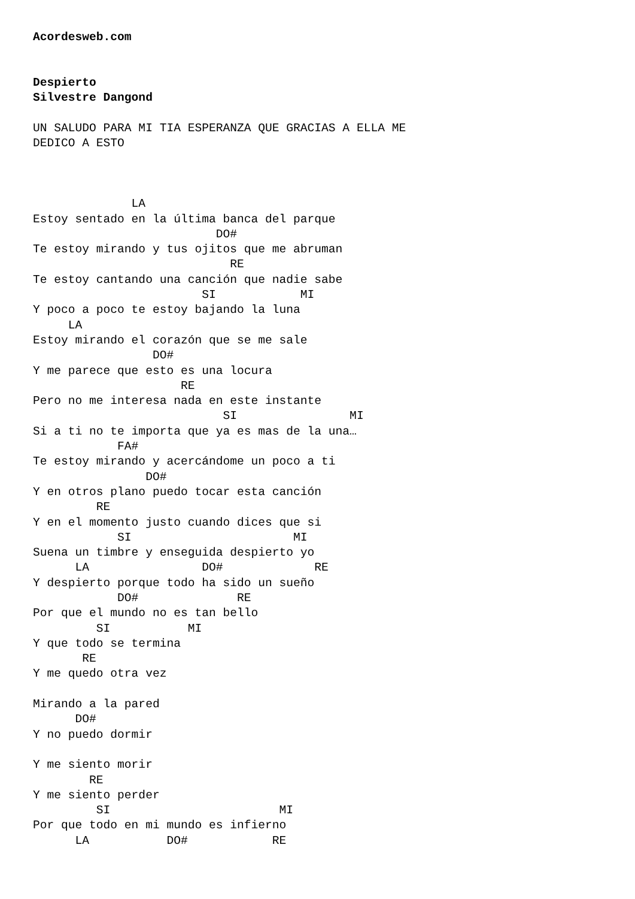Acordesweb.com


Despierto
Silvestre Dangond

UN SALUDO PARA MI TIA ESPERANZA QUE GRACIAS A ELLA ME
DEDICO A ESTO



              LA
Estoy sentado en la última banca del parque
                          DO#
Te estoy mirando y tus ojitos que me abruman
                            RE
Te estoy cantando una canción que nadie sabe
                        SI            MI
Y poco a poco te estoy bajando la luna
     LA
Estoy mirando el corazón que se me sale
                 DO#
Y me parece que esto es una locura
                     RE
Pero no me interesa nada en este instante
                           SI                MI
Si a ti no te importa que ya es mas de la una…
            FA#
Te estoy mirando y acercándome un poco a ti
                DO#
Y en otros plano puedo tocar esta canción
         RE
Y en el momento justo cuando dices que si
            SI                       MI
Suena un timbre y enseguida despierto yo
      LA                DO#             RE
Y despierto porque todo ha sido un sueño
            DO#              RE
Por que el mundo no es tan bello
         SI           MI
Y que todo se termina
       RE
Y me quedo otra vez

Mirando a la pared
      DO#
Y no puedo dormir

Y me siento morir
        RE
Y me siento perder
         SI                        MI
Por que todo en mi mundo es infierno
      LA           DO#            RE